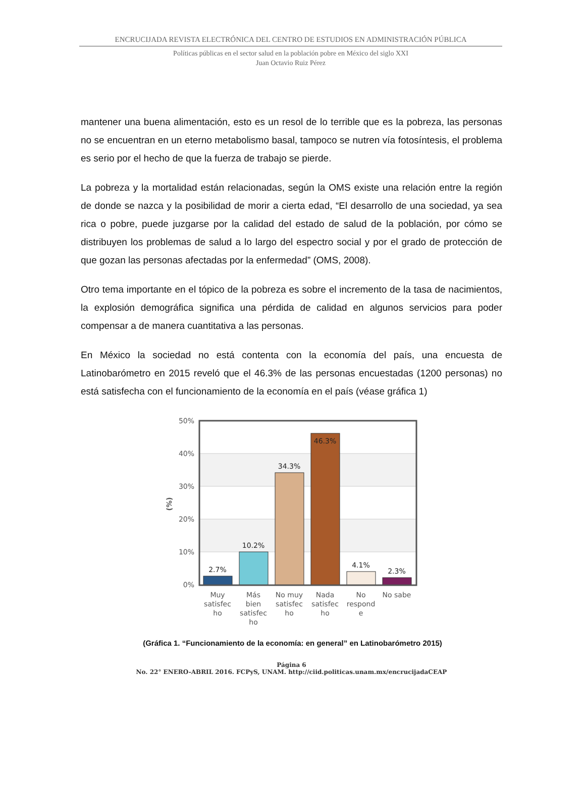ENCRUCIJADA REVISTA ELECTRÓNICA DEL CENTRO DE ESTUDIOS EN ADMINISTRACIÓN PÚBLICA
Políticas públicas en el sector salud en la población pobre en México del siglo XXI
Juan Octavio Ruiz Pérez
mantener una buena alimentación, esto es un resol de lo terrible que es la pobreza, las personas no se encuentran en un eterno metabolismo basal, tampoco se nutren vía fotosíntesis, el problema es serio por el hecho de que la fuerza de trabajo se pierde.
La pobreza y la mortalidad están relacionadas, según la OMS existe una relación entre la región de donde se nazca y la posibilidad de morir a cierta edad, “El desarrollo de una sociedad, ya sea rica o pobre, puede juzgarse por la calidad del estado de salud de la población, por cómo se distribuyen los problemas de salud a lo largo del espectro social y por el grado de protección de que gozan las personas afectadas por la enfermedad” (OMS, 2008).
Otro tema importante en el tópico de la pobreza es sobre el incremento de la tasa de nacimientos, la explosión demográfica significa una pérdida de calidad en algunos servicios para poder compensar a de manera cuantitativa a las personas.
En México la sociedad no está contenta con la economía del país, una encuesta de Latinobarómetro en 2015 reveló que el 46.3% de las personas encuestadas (1200 personas) no está satisfecha con el funcionamiento de la economía en el país (véase gráfica 1)
50%
40%
30%
20%
10%
0%
(%)
2.7%
10.2%
34.3%
46.3%
4.1%
2.3%
Muy
satisfec
ho
Más
bien
satisfec
ho
No muy
satisfec
ho
Nada
satisfec
ho
No
respond
e
No sabe
(Gráfica 1. “Funcionamiento de la economía: en general” en Latinobarómetro 2015)
Página 6
No. 22° ENERO-ABRIL 2016. FCPyS, UNAM. http://ciid.politicas.unam.mx/encrucijadaCEAP